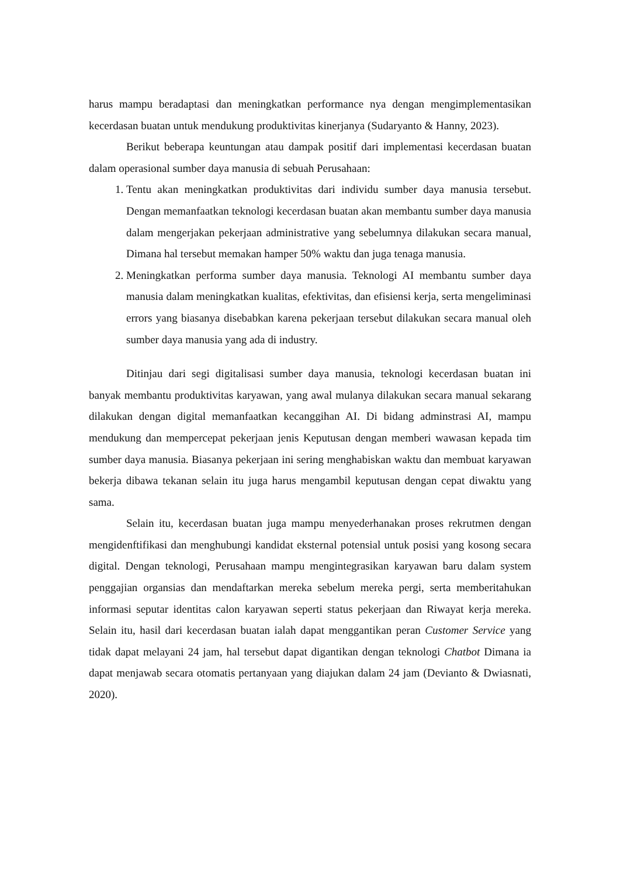harus mampu beradaptasi dan meningkatkan performance nya dengan mengimplementasikan kecerdasan buatan untuk mendukung produktivitas kinerjanya (Sudaryanto & Hanny, 2023).
Berikut beberapa keuntungan atau dampak positif dari implementasi kecerdasan buatan dalam operasional sumber daya manusia di sebuah Perusahaan:
1. Tentu akan meningkatkan produktivitas dari individu sumber daya manusia tersebut. Dengan memanfaatkan teknologi kecerdasan buatan akan membantu sumber daya manusia dalam mengerjakan pekerjaan administrative yang sebelumnya dilakukan secara manual, Dimana hal tersebut memakan hamper 50% waktu dan juga tenaga manusia.
2. Meningkatkan performa sumber daya manusia. Teknologi AI membantu sumber daya manusia dalam meningkatkan kualitas, efektivitas, dan efisiensi kerja, serta mengeliminasi errors yang biasanya disebabkan karena pekerjaan tersebut dilakukan secara manual oleh sumber daya manusia yang ada di industry.
Ditinjau dari segi digitalisasi sumber daya manusia, teknologi kecerdasan buatan ini banyak membantu produktivitas karyawan, yang awal mulanya dilakukan secara manual sekarang dilakukan dengan digital memanfaatkan kecanggihan AI. Di bidang adminstrasi AI, mampu mendukung dan mempercepat pekerjaan jenis Keputusan dengan memberi wawasan kepada tim sumber daya manusia. Biasanya pekerjaan ini sering menghabiskan waktu dan membuat karyawan bekerja dibawa tekanan selain itu juga harus mengambil keputusan dengan cepat diwaktu yang sama.
Selain itu, kecerdasan buatan juga mampu menyederhanakan proses rekrutmen dengan mengidenftifikasi dan menghubungi kandidat eksternal potensial untuk posisi yang kosong secara digital. Dengan teknologi, Perusahaan mampu mengintegrasikan karyawan baru dalam system penggajian organsias dan mendaftarkan mereka sebelum mereka pergi, serta memberitahukan informasi seputar identitas calon karyawan seperti status pekerjaan dan Riwayat kerja mereka. Selain itu, hasil dari kecerdasan buatan ialah dapat menggantikan peran Customer Service yang tidak dapat melayani 24 jam, hal tersebut dapat digantikan dengan teknologi Chatbot Dimana ia dapat menjawab secara otomatis pertanyaan yang diajukan dalam 24 jam (Devianto & Dwiasnati, 2020).